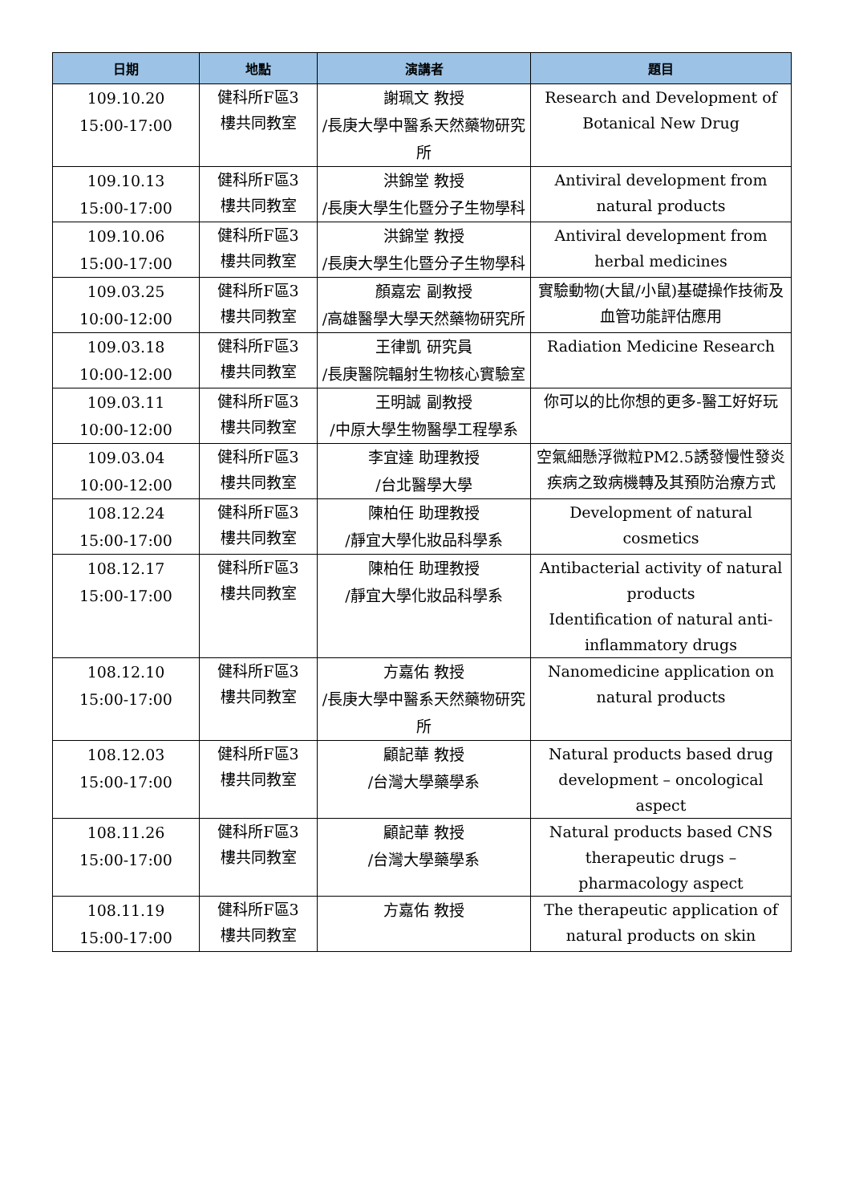| 日期 | 地點 | 演講者 | 題目 |
| --- | --- | --- | --- |
| 109.10.20 15:00-17:00 | 健科所F區3 樓共同教室 | 謝珮文 教授 /長庚大學中醫系天然藥物研究所 | Research and Development of Botanical New Drug |
| 109.10.13 15:00-17:00 | 健科所F區3 樓共同教室 | 洪錦堂 教授 /長庚大學生化暨分子生物學科 | Antiviral development from natural products |
| 109.10.06 15:00-17:00 | 健科所F區3 樓共同教室 | 洪錦堂 教授 /長庚大學生化暨分子生物學科 | Antiviral development from herbal medicines |
| 109.03.25 10:00-12:00 | 健科所F區3 樓共同教室 | 顏嘉宏 副教授 /高雄醫學大學天然藥物研究所 | 實驗動物(大鼠/小鼠)基礎操作技術及血管功能評估應用 |
| 109.03.18 10:00-12:00 | 健科所F區3 樓共同教室 | 王律凱 研究員 /長庚醫院輻射生物核心實驗室 | Radiation Medicine Research |
| 109.03.11 10:00-12:00 | 健科所F區3 樓共同教室 | 王明誠 副教授 /中原大學生物醫學工程學系 | 你可以的比你想的更多-醫工好好玩 |
| 109.03.04 10:00-12:00 | 健科所F區3 樓共同教室 | 李宜達 助理教授 /台北醫學大學 | 空氣細懸浮微粒PM2.5誘發慢性發炎疾病之致病機轉及其預防治療方式 |
| 108.12.24 15:00-17:00 | 健科所F區3 樓共同教室 | 陳柏任 助理教授 /靜宜大學化妝品科學系 | Development of natural cosmetics |
| 108.12.17 15:00-17:00 | 健科所F區3 樓共同教室 | 陳柏任 助理教授 /靜宜大學化妝品科學系 | Antibacterial activity of natural products Identification of natural anti-inflammatory drugs |
| 108.12.10 15:00-17:00 | 健科所F區3 樓共同教室 | 方嘉佑 教授 /長庚大學中醫系天然藥物研究所 | Nanomedicine application on natural products |
| 108.12.03 15:00-17:00 | 健科所F區3 樓共同教室 | 顧記華 教授 /台灣大學藥學系 | Natural products based drug development – oncological aspect |
| 108.11.26 15:00-17:00 | 健科所F區3 樓共同教室 | 顧記華 教授 /台灣大學藥學系 | Natural products based CNS therapeutic drugs – pharmacology aspect |
| 108.11.19 15:00-17:00 | 健科所F區3 樓共同教室 | 方嘉佑 教授 | The therapeutic application of natural products on skin |